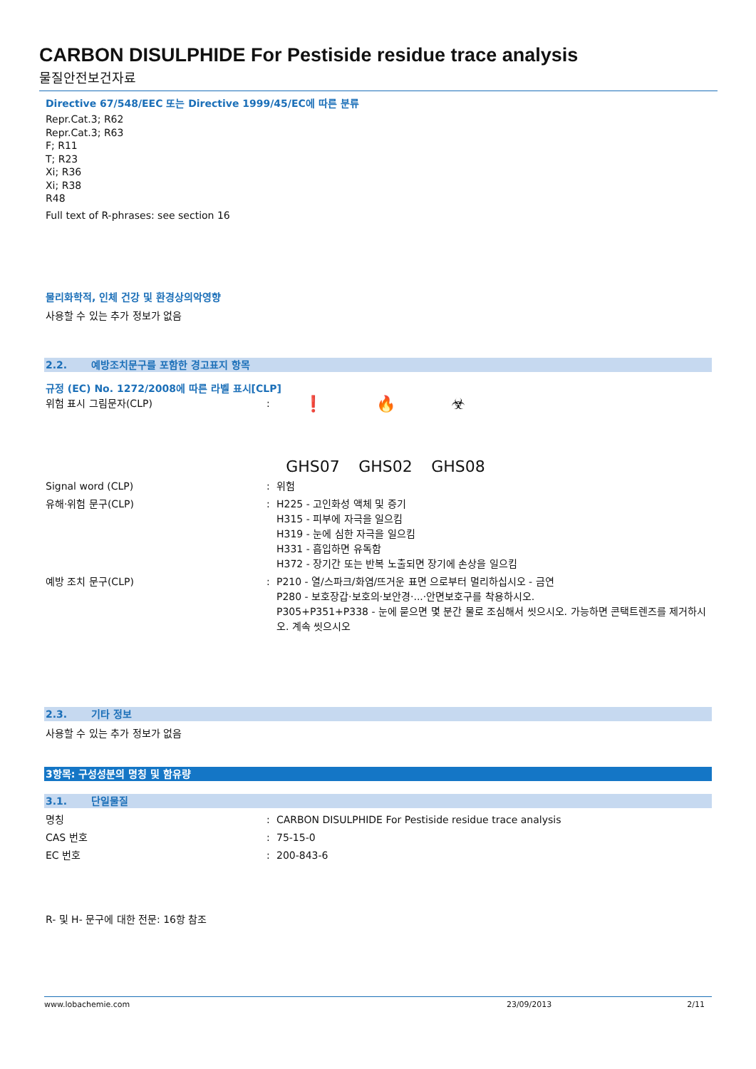CARBON DISULPHIDE For Pestiside residue trace analysis
물질안전보건자료
Directive 67/548/EEC 또는 Directive 1999/45/EC에 따른 분류
Repr.Cat.3; R62
Repr.Cat.3; R63
F; R11
T; R23
Xi; R36
Xi; R38
R48
Full text of R-phrases: see section 16
물리화학적, 인체 건강 및 환경상의악영향
사용할 수 있는 추가 정보가 없음
2.2. 예방조치문구를 포함한 경고표지 항목
규정 (EC) No. 1272/2008에 따른 라벨 표시[CLP]
| 위험 표시 그림문자(CLP) | : | ❗ GHS07 🔥 GHS02 ☣ GHS08 |
| Signal word (CLP) | : | 위험 |
| 유해·위험 문구(CLP) | : | H225 - 고인화성 액체 및 증기 H315 - 피부에 자극을 일으킴 H319 - 눈에 심한 자극을 일으킴 H331 - 흡입하면 유독함 H372 - 장기간 또는 반복 노출되면 장기에 손상을 일으킴 |
| 예방 조치 문구(CLP) | : | P210 - 열/스파크/화염/뜨거운 표면 으로부터 멀리하십시오 - 금연 P280 - 보호장갑·보호의·보안경·...·안면보호구를 착용하시오. P305+P351+P338 - 눈에 묻으면 몇 분간 물로 조심해서 씻으시오. 가능하면 콘택트렌즈를 제거하시오. 계속 씻으시오 |
2.3. 기타 정보
사용할 수 있는 추가 정보가 없음
3항목: 구성성분의 명칭 및 함유량
3.1. 단일물질
| 명칭 | : | CARBON DISULPHIDE For Pestiside residue trace analysis |
| CAS 번호 | : | 75-15-0 |
| EC 번호 | : | 200-843-6 |
R- 및 H- 문구에 대한 전문: 16항 참조
www.lobachemie.com 23/09/2013 2/11